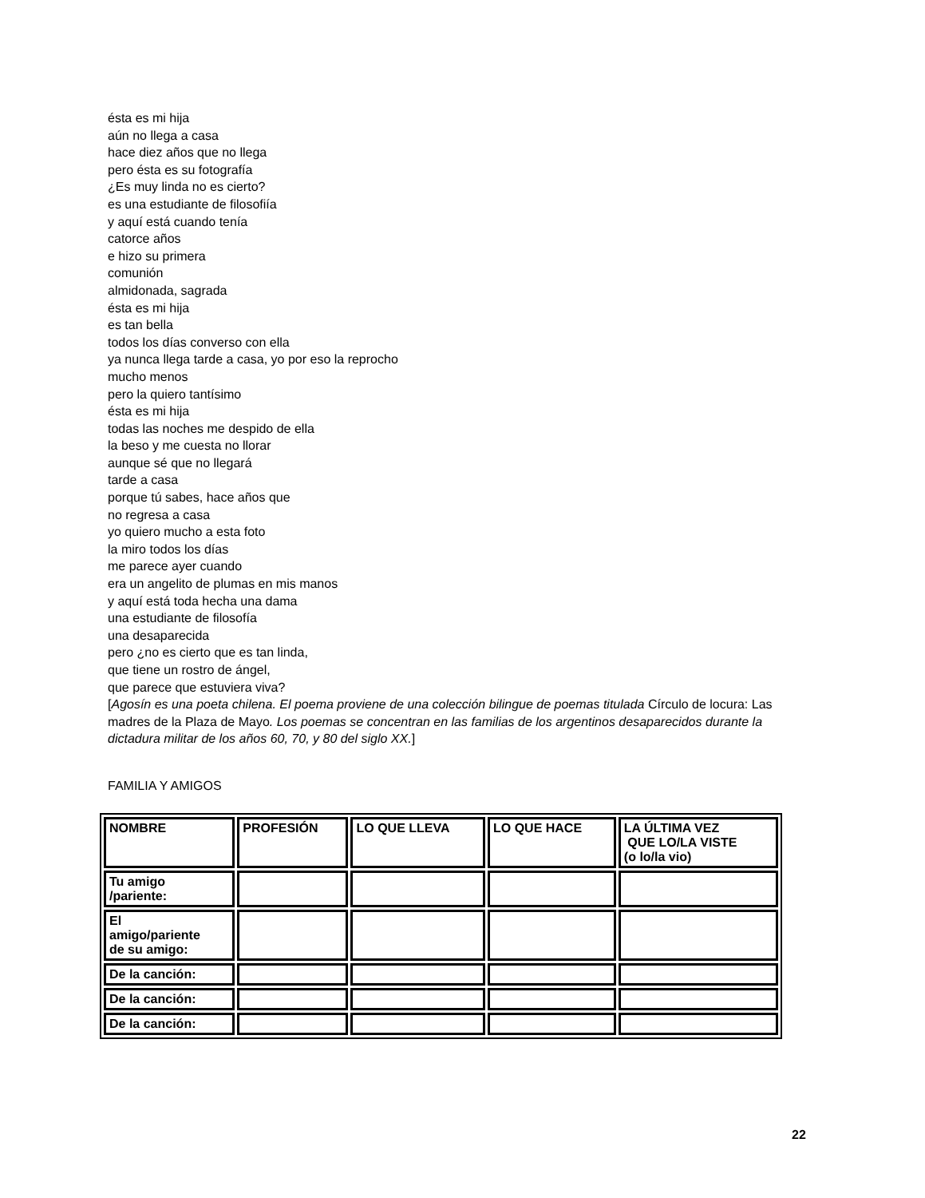ésta es mi hija
aún no llega a casa
hace diez años que no llega
pero ésta es su fotografía
¿Es muy linda no es cierto?
es una estudiante de filosofiía
y aquí está cuando tenía
catorce años
e hizo su primera
comunión
almidonada, sagrada
ésta es mi hija
es tan bella
todos los días converso con ella
ya nunca llega tarde a casa, yo por eso la reprocho
mucho menos
pero la quiero tantísimo
ésta es mi hija
todas las noches me despido de ella
la beso y me cuesta no llorar
aunque sé que no llegará
tarde a casa
porque tú sabes, hace años que
no regresa a casa
yo quiero mucho a esta foto
la miro todos los días
me parece ayer cuando
era un angelito de plumas en mis manos
y aquí está toda hecha una dama
una estudiante de filosofía
una desaparecida
pero ¿no es cierto que es tan linda,
que tiene un rostro de ángel,
que parece que estuviera viva?
[Agosín es una poeta chilena. El poema proviene de una colección bilingue de poemas titulada Círculo de locura: Las madres de la Plaza de Mayo. Los poemas se concentran en las familias de los argentinos desaparecidos durante la dictadura militar de los años 60, 70, y 80 del siglo XX.]
FAMILIA Y AMIGOS
| NOMBRE | PROFESIÓN | LO QUE LLEVA | LO QUE HACE | LA ÚLTIMA VEZ QUE LO/LA VISTE (o lo/la vio) |
| Tu amigo /pariente: | | | | |
| El amigo/pariente de su amigo: | | | | |
| De la canción: | | | | |
| De la canción: | | | | |
| De la canción: | | | | |
22